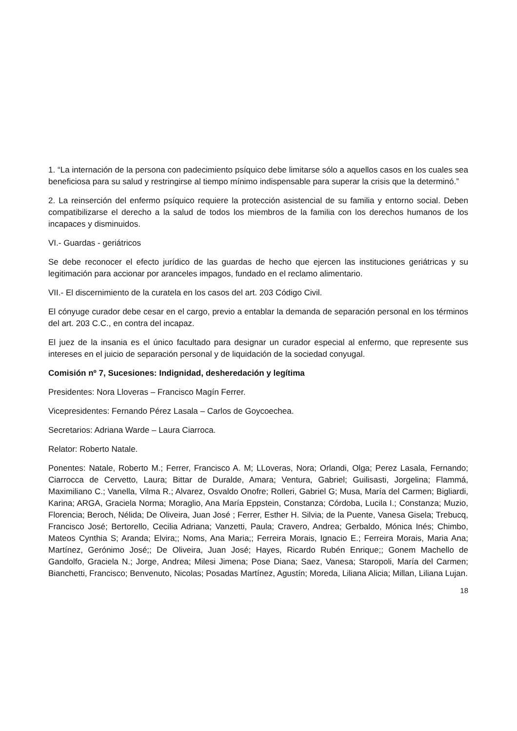1. “La internación de la persona con padecimiento psíquico debe limitarse sólo a aquellos casos en los cuales sea beneficiosa para su salud y restringirse al tiempo mínimo indispensable para superar la crisis que la determinó.”
2. La reinserción del enfermo psíquico requiere la protección asistencial de su familia y entorno social. Deben compatibilizarse el derecho a la salud de todos los miembros de la familia con los derechos humanos de los incapaces y disminuidos.
VI.- Guardas - geriátricos
Se debe reconocer el efecto jurídico de las guardas de hecho que ejercen las instituciones geriátricas y su legitimación para accionar por aranceles impagos, fundado en el reclamo alimentario.
VII.- El discernimiento de la curatela en los casos del art. 203 Código Civil.
El cónyuge curador debe cesar en el cargo, previo a entablar la demanda de separación personal en los términos del art. 203 C.C., en contra del incapaz.
El juez de la insania es el único facultado para designar un curador especial al enfermo, que represente sus intereses en el juicio de separación personal y de liquidación de la sociedad conyugal.
Comisión nº 7, Sucesiones: Indignidad, desheredación y legítima
Presidentes: Nora Lloveras – Francisco Magín Ferrer.
Vicepresidentes: Fernando Pérez Lasala – Carlos de Goycoechea.
Secretarios: Adriana Warde – Laura Ciarroca.
Relator: Roberto Natale.
Ponentes: Natale, Roberto M.; Ferrer, Francisco A. M; LLoveras, Nora; Orlandi, Olga; Perez Lasala, Fernando; Ciarrocca de Cervetto, Laura; Bittar de Duralde, Amara; Ventura, Gabriel; Guilisasti, Jorgelina; Flammá, Maximiliano C.; Vanella, Vilma R.; Alvarez, Osvaldo Onofre; Rolleri, Gabriel G; Musa, María del Carmen; Bigliardi, Karina; ARGA, Graciela Norma; Moraglio, Ana María Eppstein, Constanza; Córdoba, Lucila I.; Constanza; Muzio, Florencia; Beroch, Nélida; De Oliveira, Juan José ; Ferrer, Esther H. Silvia; de la Puente, Vanesa Gisela; Trebucq, Francisco José; Bertorello, Cecilia Adriana; Vanzetti, Paula; Cravero, Andrea; Gerbaldo, Mónica Inés; Chimbo, Mateos Cynthia S; Aranda; Elvira;; Noms, Ana Maria;; Ferreira Morais, Ignacio E.; Ferreira Morais, Maria Ana; Martínez, Gerónimo José;; De Oliveira, Juan José; Hayes, Ricardo Rubén Enrique;; Gonem Machello de Gandolfo, Graciela N.; Jorge, Andrea; Milesi Jimena; Pose Diana; Saez, Vanesa; Staropoli, María del Carmen; Bianchetti, Francisco; Benvenuto, Nicolas; Posadas Martínez, Agustín; Moreda, Liliana Alicia; Millan, Liliana Lujan.
18